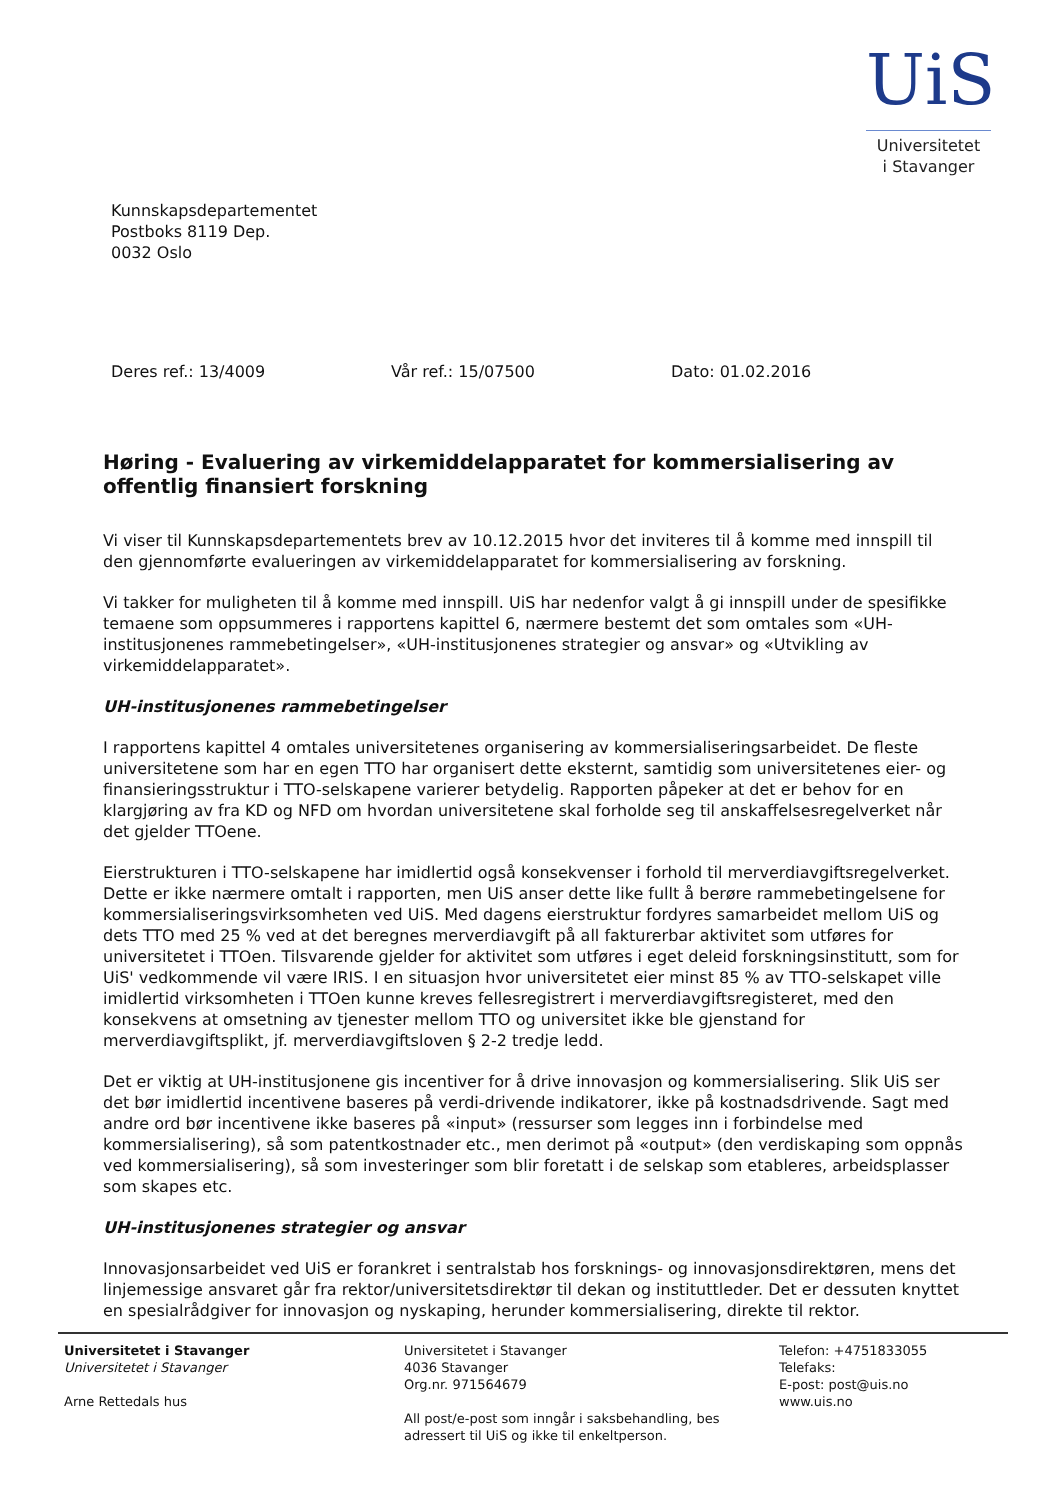UiS
Universitetet
i Stavanger
Kunnskapsdepartementet
Postboks 8119 Dep.
0032 Oslo
Deres ref.: 13/4009 Vår ref.: 15/07500 Dato: 01.02.2016
Høring - Evaluering av virkemiddelapparatet for kommersialisering av offentlig finansiert forskning
Vi viser til Kunnskapsdepartementets brev av 10.12.2015 hvor det inviteres til å komme med innspill til den gjennomførte evalueringen av virkemiddelapparatet for kommersialisering av forskning.
Vi takker for muligheten til å komme med innspill. UiS har nedenfor valgt å gi innspill under de spesifikke temaene som oppsummeres i rapportens kapittel 6, nærmere bestemt det som omtales som «UH-institusjonenes rammebetingelser», «UH-institusjonenes strategier og ansvar» og «Utvikling av virkemiddelapparatet».
UH-institusjonenes rammebetingelser
I rapportens kapittel 4 omtales universitetenes organisering av kommersialiseringsarbeidet. De fleste universitetene som har en egen TTO har organisert dette eksternt, samtidig som universitetenes eier- og finansieringsstruktur i TTO-selskapene varierer betydelig. Rapporten påpeker at det er behov for en klargjøring av fra KD og NFD om hvordan universitetene skal forholde seg til anskaffelsesregelverket når det gjelder TTOene.
Eierstrukturen i TTO-selskapene har imidlertid også konsekvenser i forhold til merverdiavgiftsregelverket. Dette er ikke nærmere omtalt i rapporten, men UiS anser dette like fullt å berøre rammebetingelsene for kommersialiseringsvirksomheten ved UiS. Med dagens eierstruktur fordyres samarbeidet mellom UiS og dets TTO med 25 % ved at det beregnes merverdiavgift på all fakturerbar aktivitet som utføres for universitetet i TTOen. Tilsvarende gjelder for aktivitet som utføres i eget deleid forskningsinstitutt, som for UiS' vedkommende vil være IRIS. I en situasjon hvor universitetet eier minst 85 % av TTO-selskapet ville imidlertid virksomheten i TTOen kunne kreves fellesregistrert i merverdiavgiftsregisteret, med den konsekvens at omsetning av tjenester mellom TTO og universitet ikke ble gjenstand for merverdiavgiftsplikt, jf. merverdiavgiftsloven § 2-2 tredje ledd.
Det er viktig at UH-institusjonene gis incentiver for å drive innovasjon og kommersialisering. Slik UiS ser det bør imidlertid incentivene baseres på verdi-drivende indikatorer, ikke på kostnadsdrivende. Sagt med andre ord bør incentivene ikke baseres på «input» (ressurser som legges inn i forbindelse med kommersialisering), så som patentkostnader etc., men derimot på «output» (den verdiskaping som oppnås ved kommersialisering), så som investeringer som blir foretatt i de selskap som etableres, arbeidsplasser som skapes etc.
UH-institusjonenes strategier og ansvar
Innovasjonsarbeidet ved UiS er forankret i sentralstab hos forsknings- og innovasjonsdirektøren, mens det linjemessige ansvaret går fra rektor/universitetsdirektør til dekan og instituttleder. Det er dessuten knyttet en spesialrådgiver for innovasjon og nyskaping, herunder kommersialisering, direkte til rektor.
Universitetet i Stavanger
Universitetet i Stavanger
Arne Rettedals hus
Universitetet i Stavanger
4036 Stavanger
Org.nr. 971564679
All post/e-post som inngår i saksbehandling, bes
adressert til UiS og ikke til enkeltperson.
Telefon: +4751833055
Telefaks:
E-post: post@uis.no
www.uis.no